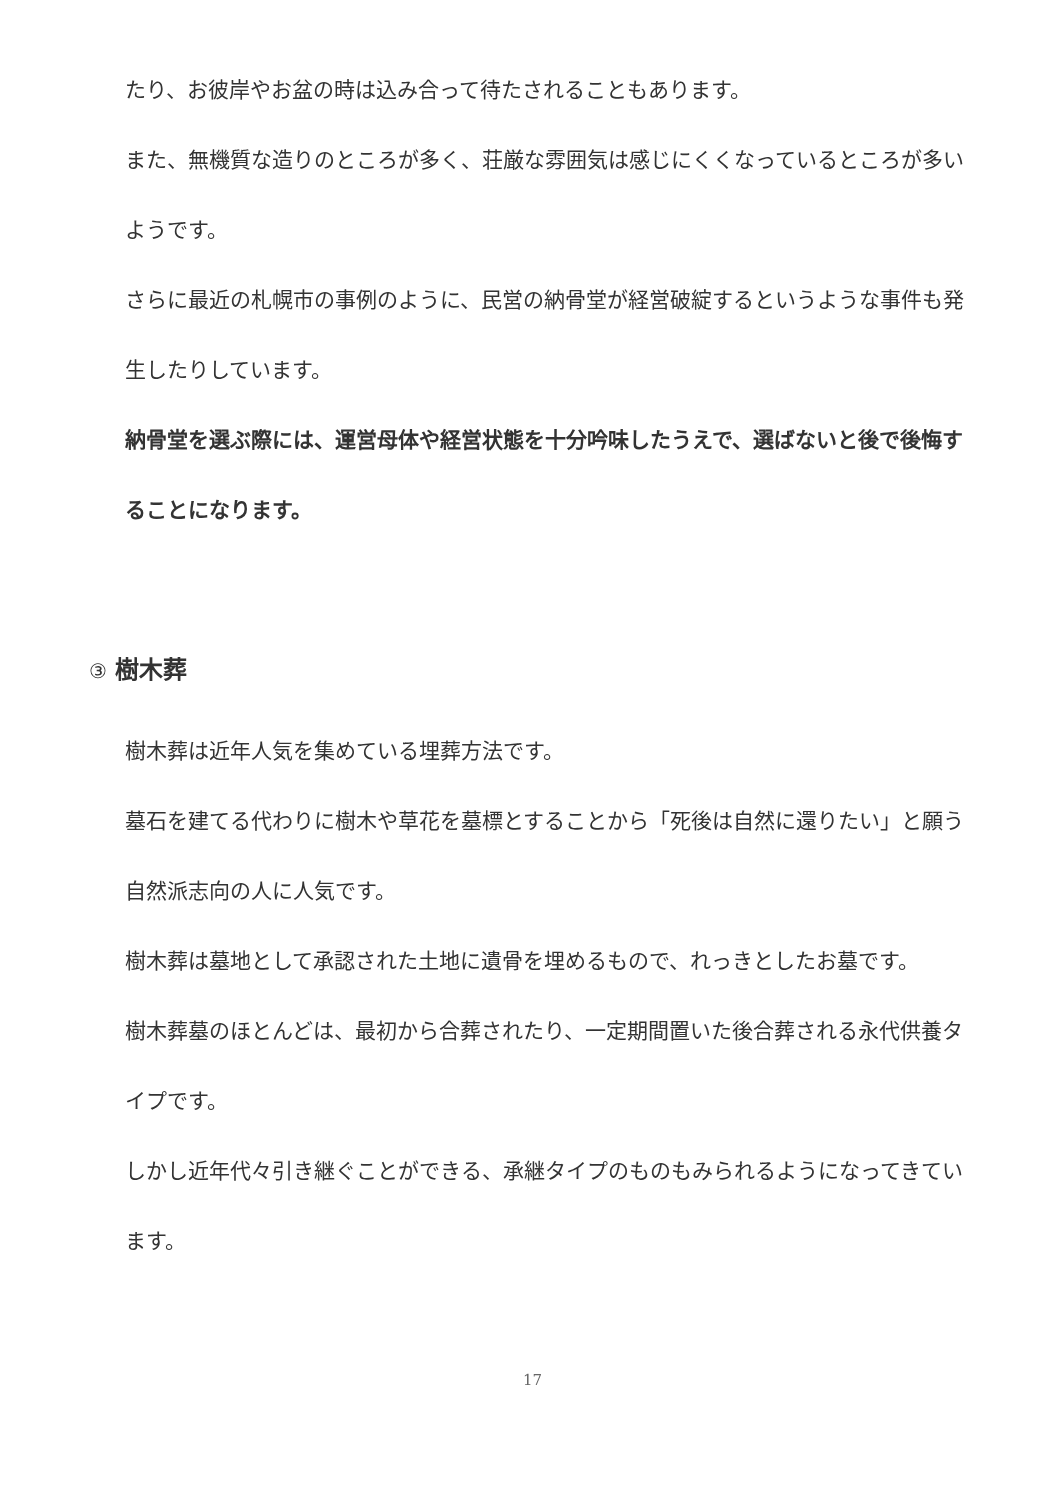たり、お彼岸やお盆の時は込み合って待たされることもあります。
また、無機質な造りのところが多く、荘厳な雰囲気は感じにくくなっているところが多いようです。
さらに最近の札幌市の事例のように、民営の納骨堂が経営破綻するというような事件も発生したりしています。
納骨堂を選ぶ際には、運営母体や経営状態を十分吟味したうえで、選ばないと後で後悔することになります。
③ 樹木葬
樹木葬は近年人気を集めている埋葬方法です。
墓石を建てる代わりに樹木や草花を墓標とすることから「死後は自然に還りたい」と願う自然派志向の人に人気です。
樹木葬は墓地として承認された土地に遺骨を埋めるもので、れっきとしたお墓です。
樹木葬墓のほとんどは、最初から合葬されたり、一定期間置いた後合葬される永代供養タイプです。
しかし近年代々引き継ぐことができる、承継タイプのものもみられるようになってきています。
17